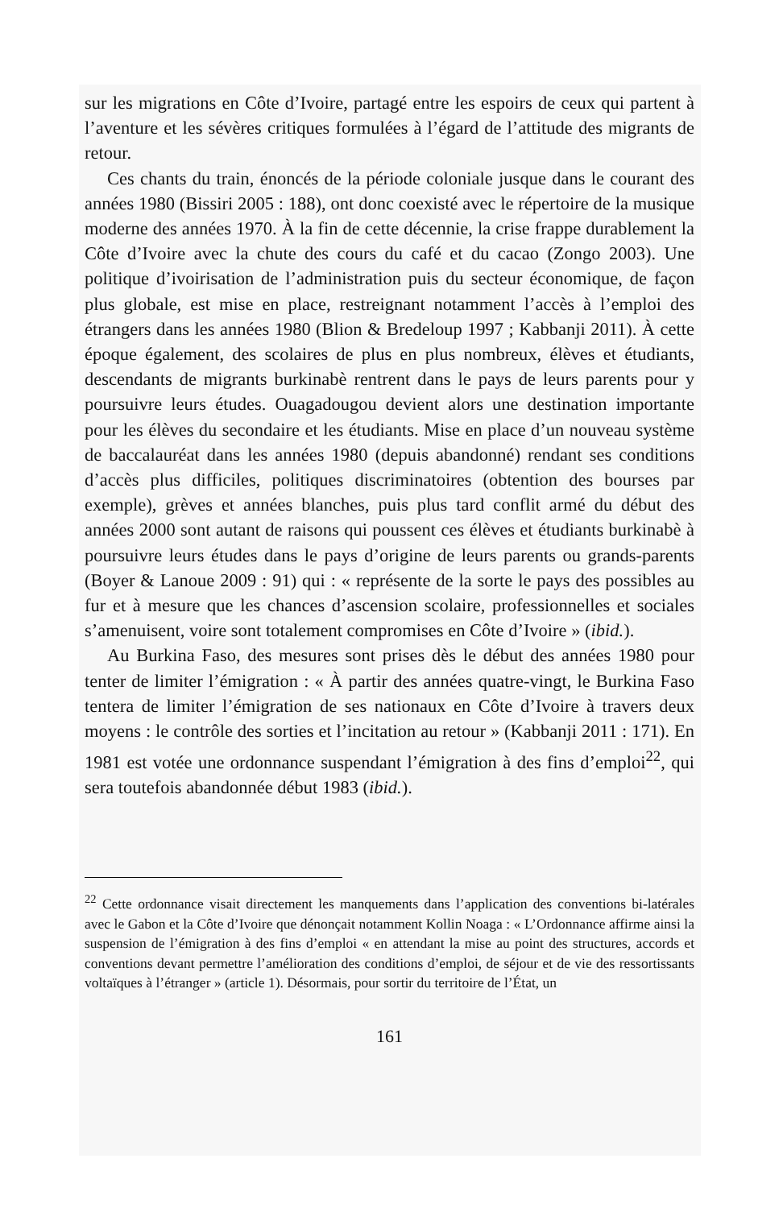sur les migrations en Côte d’Ivoire, partagé entre les espoirs de ceux qui partent à l’aventure et les sévères critiques formulées à l’égard de l’attitude des migrants de retour.
Ces chants du train, énoncés de la période coloniale jusque dans le courant des années 1980 (Bissiri 2005 : 188), ont donc coexisté avec le répertoire de la musique moderne des années 1970. À la fin de cette décennie, la crise frappe durablement la Côte d’Ivoire avec la chute des cours du café et du cacao (Zongo 2003). Une politique d’ivoirisation de l’administration puis du secteur économique, de façon plus globale, est mise en place, restreignant notamment l’accès à l’emploi des étrangers dans les années 1980 (Blion & Bredeloup 1997 ; Kabbanji 2011). À cette époque également, des scolaires de plus en plus nombreux, élèves et étudiants, descendants de migrants burkinabè rentrent dans le pays de leurs parents pour y poursuivre leurs études. Ouagadougou devient alors une destination importante pour les élèves du secondaire et les étudiants. Mise en place d’un nouveau système de baccalauréat dans les années 1980 (depuis abandonné) rendant ses conditions d’accès plus difficiles, politiques discriminatoires (obtention des bourses par exemple), grèves et années blanches, puis plus tard conflit armé du début des années 2000 sont autant de raisons qui poussent ces élèves et étudiants burkinabè à poursuivre leurs études dans le pays d’origine de leurs parents ou grands-parents (Boyer & Lanoue 2009 : 91) qui : « représente de la sorte le pays des possibles au fur et à mesure que les chances d’ascension scolaire, professionnelles et sociales s’amenuisent, voire sont totalement compromises en Côte d’Ivoire » (ibid.).
Au Burkina Faso, des mesures sont prises dès le début des années 1980 pour tenter de limiter l’émigration : « À partir des années quatre-vingt, le Burkina Faso tentera de limiter l’émigration de ses nationaux en Côte d’Ivoire à travers deux moyens : le contrôle des sorties et l’incitation au retour » (Kabbanji 2011 : 171). En 1981 est votée une ordonnance suspendant l’émigration à des fins d’emploi<sup>22</sup>, qui sera toutefois abandonnée début 1983 (ibid.).
<sup>22</sup> Cette ordonnance visait directement les manquements dans l’application des conventions bi-latérales avec le Gabon et la Côte d’Ivoire que dénonçait notamment Kollin Noaga : « L’Ordonnance affirme ainsi la suspension de l’émigration à des fins d’emploi « en attendant la mise au point des structures, accords et conventions devant permettre l’amélioration des conditions d’emploi, de séjour et de vie des ressortissants voltaïques à l’étranger » (article 1). Désormais, pour sortir du territoire de l’État, un
161